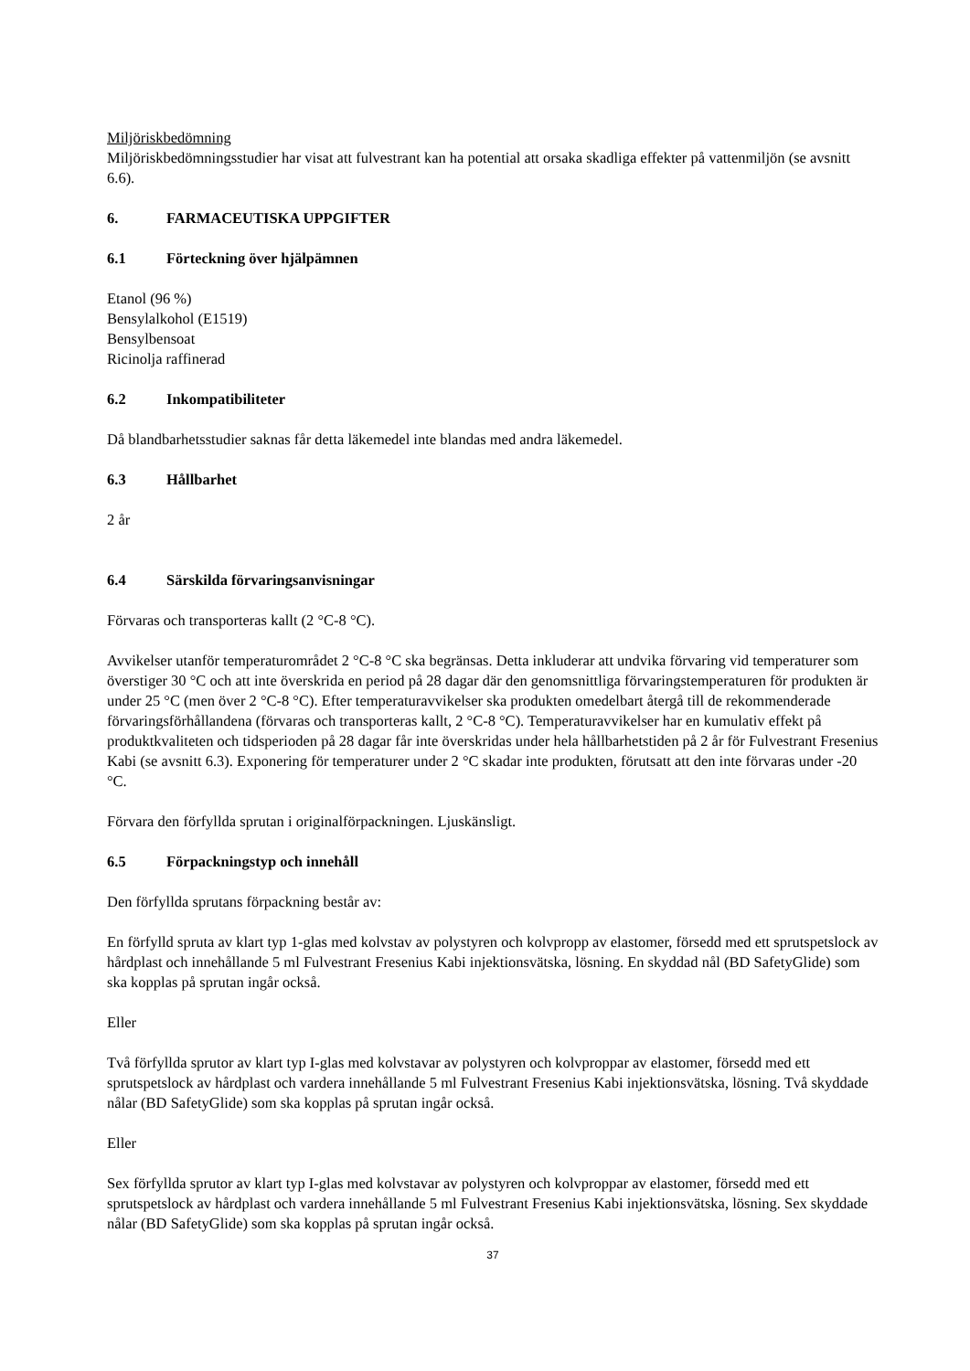Miljöriskbedömning
Miljöriskbedömningsstudier har visat att fulvestrant kan ha potential att orsaka skadliga effekter på vattenmiljön (se avsnitt 6.6).
6. FARMACEUTISKA UPPGIFTER
6.1 Förteckning över hjälpämnen
Etanol (96 %)
Bensylalkohol (E1519)
Bensylbensoat
Ricinolja raffinerad
6.2 Inkompatibiliteter
Då blandbarhetsstudier saknas får detta läkemedel inte blandas med andra läkemedel.
6.3 Hållbarhet
2 år
6.4 Särskilda förvaringsanvisningar
Förvaras och transporteras kallt (2 °C-8 °C).
Avvikelser utanför temperaturområdet 2 °C-8 °C ska begränsas. Detta inkluderar att undvika förvaring vid temperaturer som överstiger 30 °C och att inte överskrida en period på 28 dagar där den genomsnittliga förvaringstemperaturen för produkten är under 25 °C (men över 2 °C-8 °C). Efter temperaturavvikelser ska produkten omedelbart återgå till de rekommenderade förvaringsförhållandena (förvaras och transporteras kallt, 2 °C-8 °C). Temperaturavvikelser har en kumulativ effekt på produktkvaliteten och tidsperioden på 28 dagar får inte överskridas under hela hållbarhetstiden på 2 år för Fulvestrant Fresenius Kabi (se avsnitt 6.3). Exponering för temperaturer under 2 °C skadar inte produkten, förutsatt att den inte förvaras under -20 °C.
Förvara den förfyllda sprutan i originalförpackningen. Ljuskänsligt.
6.5 Förpackningstyp och innehåll
Den förfyllda sprutans förpackning består av:
En förfylld spruta av klart typ 1-glas med kolvstav av polystyren och kolvpropp av elastomer, försedd med ett sprutspetslock av hårdplast och innehållande 5 ml Fulvestrant Fresenius Kabi injektionsvätska, lösning. En skyddad nål (BD SafetyGlide) som ska kopplas på sprutan ingår också.
Eller
Två förfyllda sprutor av klart typ I-glas med kolvstavar av polystyren och kolvproppar av elastomer, försedd med ett sprutspetslock av hårdplast och vardera innehållande 5 ml Fulvestrant Fresenius Kabi injektionsvätska, lösning. Två skyddade nålar (BD SafetyGlide) som ska kopplas på sprutan ingår också.
Eller
Sex förfyllda sprutor av klart typ I-glas med kolvstavar av polystyren och kolvproppar av elastomer, försedd med ett sprutspetslock av hårdplast och vardera innehållande 5 ml Fulvestrant Fresenius Kabi injektionsvätska, lösning. Sex skyddade nålar (BD SafetyGlide) som ska kopplas på sprutan ingår också.
37